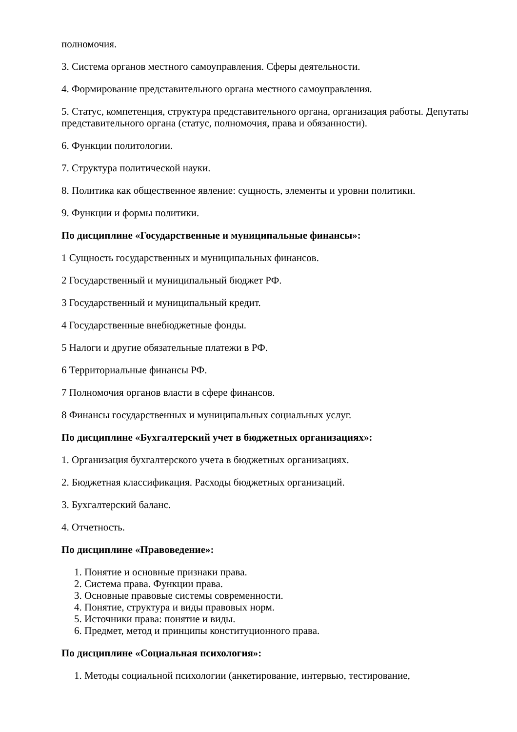полномочия.
3. Система органов местного самоуправления. Сферы деятельности.
4. Формирование представительного органа местного самоуправления.
5. Статус, компетенция, структура представительного органа, организация работы. Депутаты представительного органа (статус, полномочия, права и обязанности).
6. Функции политологии.
7. Структура политической науки.
8. Политика как общественное явление: сущность, элементы и уровни политики.
9. Функции и формы политики.
По дисциплине «Государственные и муниципальные финансы»:
1 Сущность государственных и муниципальных финансов.
2 Государственный и муниципальный бюджет РФ.
3 Государственный и муниципальный кредит.
4 Государственные внебюджетные фонды.
5 Налоги и другие обязательные платежи в РФ.
6 Территориальные финансы РФ.
7 Полномочия органов власти в сфере финансов.
8 Финансы государственных и муниципальных социальных услуг.
По дисциплине «Бухгалтерский учет в бюджетных организациях»:
1. Организация бухгалтерского учета в бюджетных организациях.
2. Бюджетная классификация. Расходы бюджетных организаций.
3. Бухгалтерский баланс.
4. Отчетность.
По дисциплине «Правоведение»:
1. Понятие и основные признаки права.
2. Система права. Функции права.
3. Основные правовые системы современности.
4. Понятие, структура и виды правовых норм.
5. Источники права: понятие и виды.
6. Предмет, метод и принципы конституционного права.
По дисциплине «Социальная психология»:
1. Методы социальной психологии (анкетирование, интервью, тестирование,